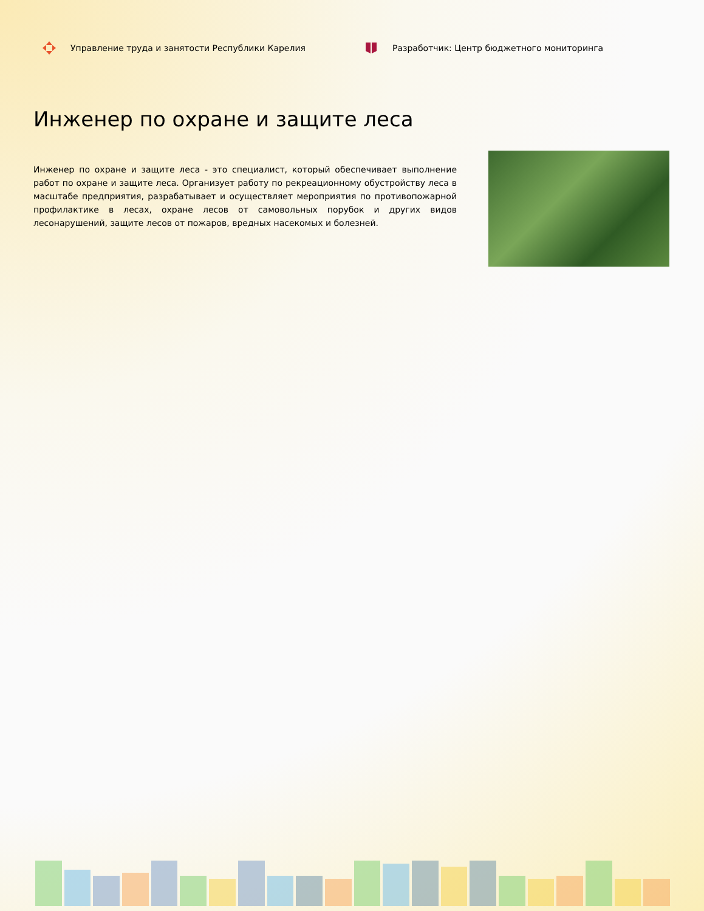Управление труда и занятости Республики Карелия Разработчик: Центр бюджетного мониторинга
Инженер по охране и защите леса
Инженер по охране и защите леса - это специалист, который обеспечивает выполнение работ по охране и защите леса. Организует работу по рекреационному обустройству леса в масштабе предприятия, разрабатывает и осуществляет мероприятия по противопожарной профилактике в лесах, охране лесов от самовольных порубок и других видов лесонарушений, защите лесов от пожаров, вредных насекомых и болезней.